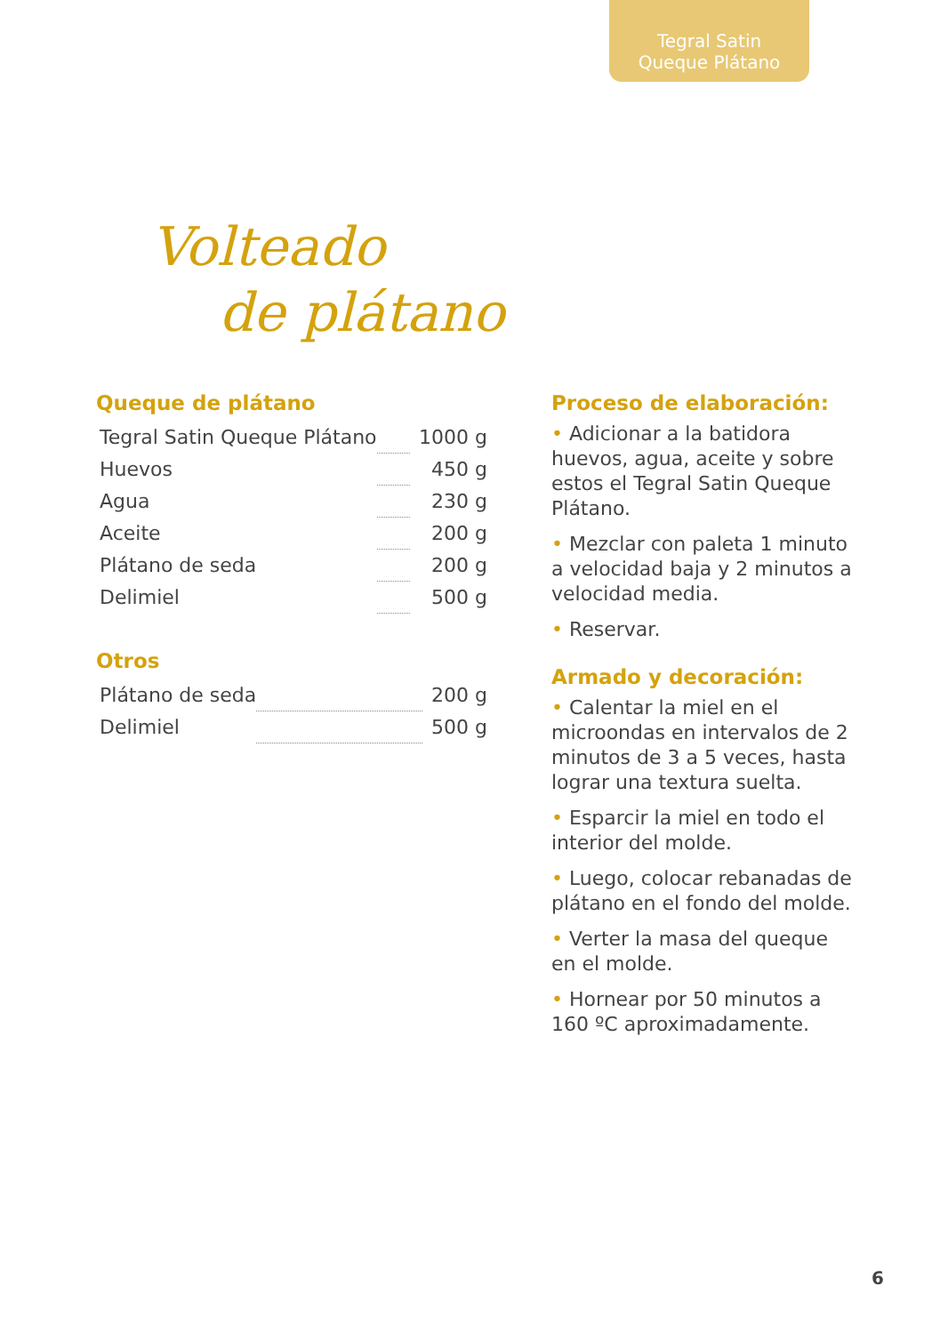Tegral Satin
Queque Plátano
Volteado
de plátano
Queque de plátano
| Tegral Satin Queque Plátano | | 1000 g |
| Huevos | | 450 g |
| Agua | | 230 g |
| Aceite | | 200 g |
| Plátano de seda | | 200 g |
| Delimiel | | 500 g |
Otros
| Plátano de seda | | 200 g |
| Delimiel | | 500 g |
Proceso de elaboración:
• Adicionar a la batidora huevos, agua, aceite y sobre estos el Tegral Satin Queque Plátano.
• Mezclar con paleta 1 minuto a velocidad baja y 2 minutos a velocidad media.
• Reservar.
Armado y decoración:
• Calentar la miel en el microondas en intervalos de 2 minutos de 3 a 5 veces, hasta lograr una textura suelta.
• Esparcir la miel en todo el interior del molde.
• Luego, colocar rebanadas de plátano en el fondo del molde.
• Verter la masa del queque en el molde.
• Hornear por 50 minutos a 160 ºC aproximadamente.
6